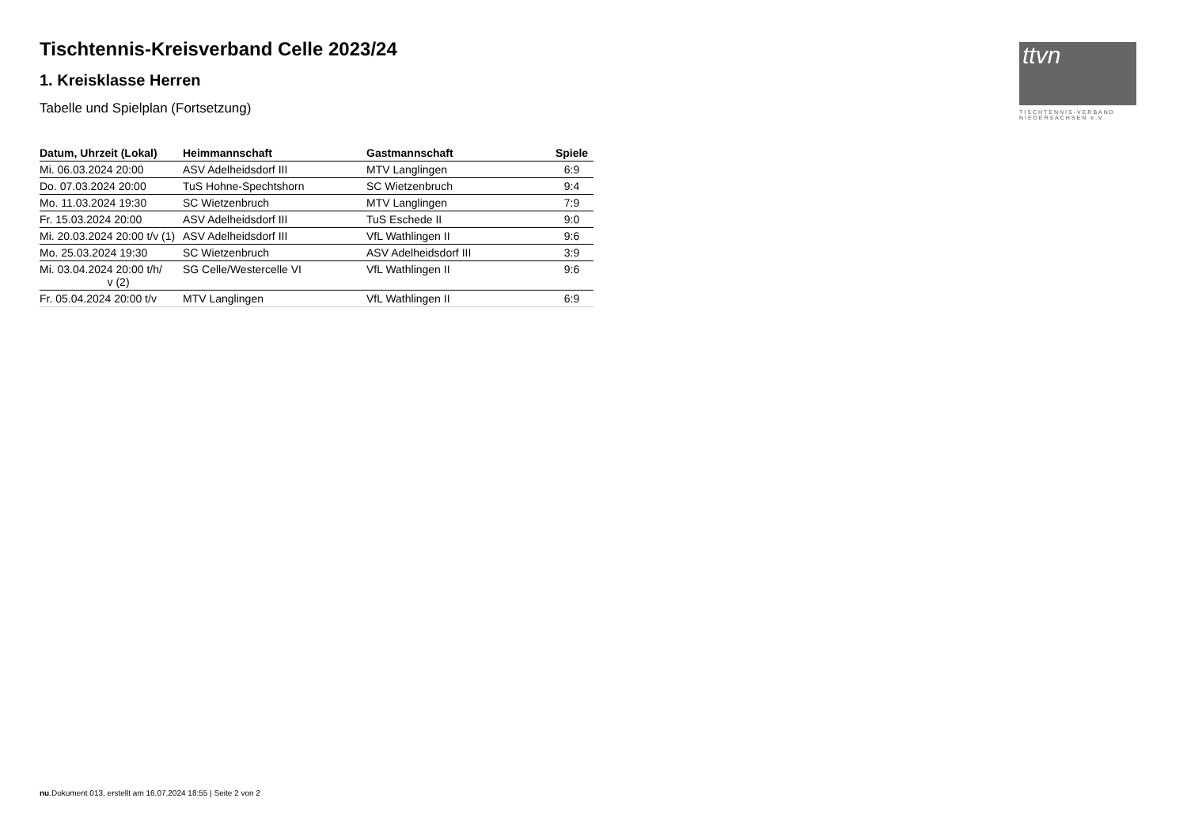Tischtennis-Kreisverband Celle 2023/24
1. Kreisklasse Herren
Tabelle und Spielplan (Fortsetzung)
| Datum, Uhrzeit (Lokal) | Heimmannschaft | Gastmannschaft | Spiele |
| --- | --- | --- | --- |
| Mi. 06.03.2024 20:00 | ASV Adelheidsdorf III | MTV Langlingen | 6:9 |
| Do. 07.03.2024 20:00 | TuS Hohne-Spechtshorn | SC Wietzenbruch | 9:4 |
| Mo. 11.03.2024 19:30 | SC Wietzenbruch | MTV Langlingen | 7:9 |
| Fr. 15.03.2024 20:00 | ASV Adelheidsdorf III | TuS Eschede II | 9:0 |
| Mi. 20.03.2024 20:00 t/v (1) | ASV Adelheidsdorf III | VfL Wathlingen II | 9:6 |
| Mo. 25.03.2024 19:30 | SC Wietzenbruch | ASV Adelheidsdorf III | 3:9 |
| Mi. 03.04.2024 20:00 t/h/ v (2) | SG Celle/Westercelle VI | VfL Wathlingen II | 9:6 |
| Fr. 05.04.2024 20:00 t/v | MTV Langlingen | VfL Wathlingen II | 6:9 |
ttvn
TISCHTENNIS-VERBAND
NIEDERSACHSEN e.V.
nu.Dokument 013, erstellt am 16.07.2024 18:55 | Seite 2 von 2